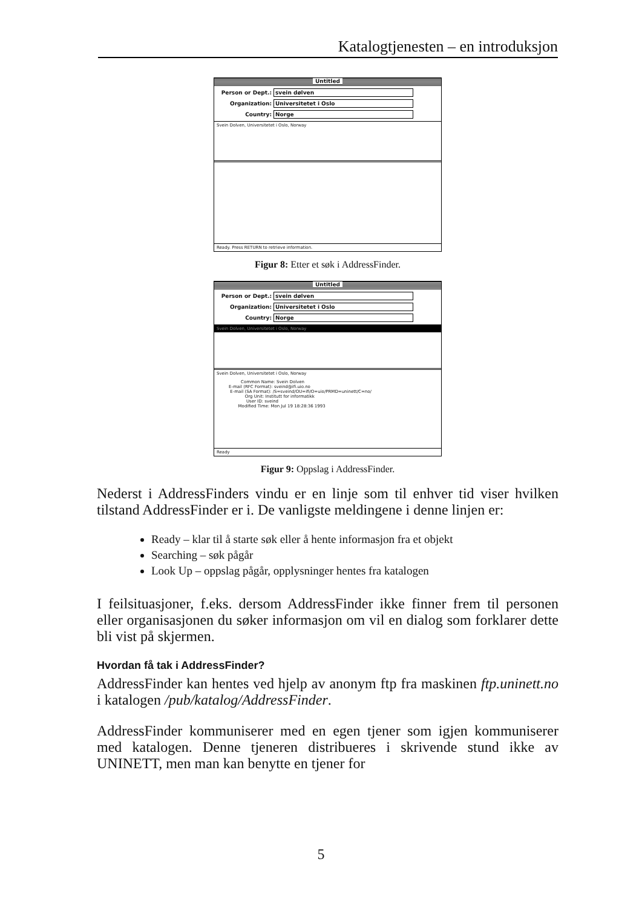Katalogtjenesten – en introduksjon
Untitled
Person or Dept.: svein dølven
Organization: Universitetet i Oslo
Country: Norge
Svein Dolven, Universitetet i Oslo, Norway
Ready. Press RETURN to retrieve information.
Figur 8: Etter et søk i AddressFinder.
Untitled
Person or Dept.: svein dølven
Organization: Universitetet i Oslo
Country: Norge
Svein Dolven, Universitetet i Oslo, Norway
Svein Dolven, Universitetet i Oslo, Norway
         Common Name: Svein Dolven
E-mail (RFC Format): sveind@ifi.uio.no
 E-mail (SA Format): /S=sveind/OU=ifi/O=uio/PRMD=uninett/C=no/
            Org Unit: Institutt for informatikk
             User ID: sveind
       Modified Time: Mon Jul 19 18:28:36 1993
Ready
Figur 9: Oppslag i AddressFinder.
Nederst i AddressFinders vindu er en linje som til enhver tid viser hvilken tilstand AddressFinder er i. De vanligste meldingene i denne linjen er:
Ready – klar til å starte søk eller å hente informasjon fra et objekt
Searching – søk pågår
Look Up – oppslag pågår, opplysninger hentes fra katalogen
I feilsituasjoner, f.eks. dersom AddressFinder ikke finner frem til personen eller organisasjonen du søker informasjon om vil en dialog som forklarer dette bli vist på skjermen.
Hvordan få tak i AddressFinder?
AddressFinder kan hentes ved hjelp av anonym ftp fra maskinen ftp.uninett.no i katalogen /pub/katalog/AddressFinder.
AddressFinder kommuniserer med en egen tjener som igjen kommuniserer med katalogen. Denne tjeneren distribueres i skrivende stund ikke av UNINETT, men man kan benytte en tjener for
5